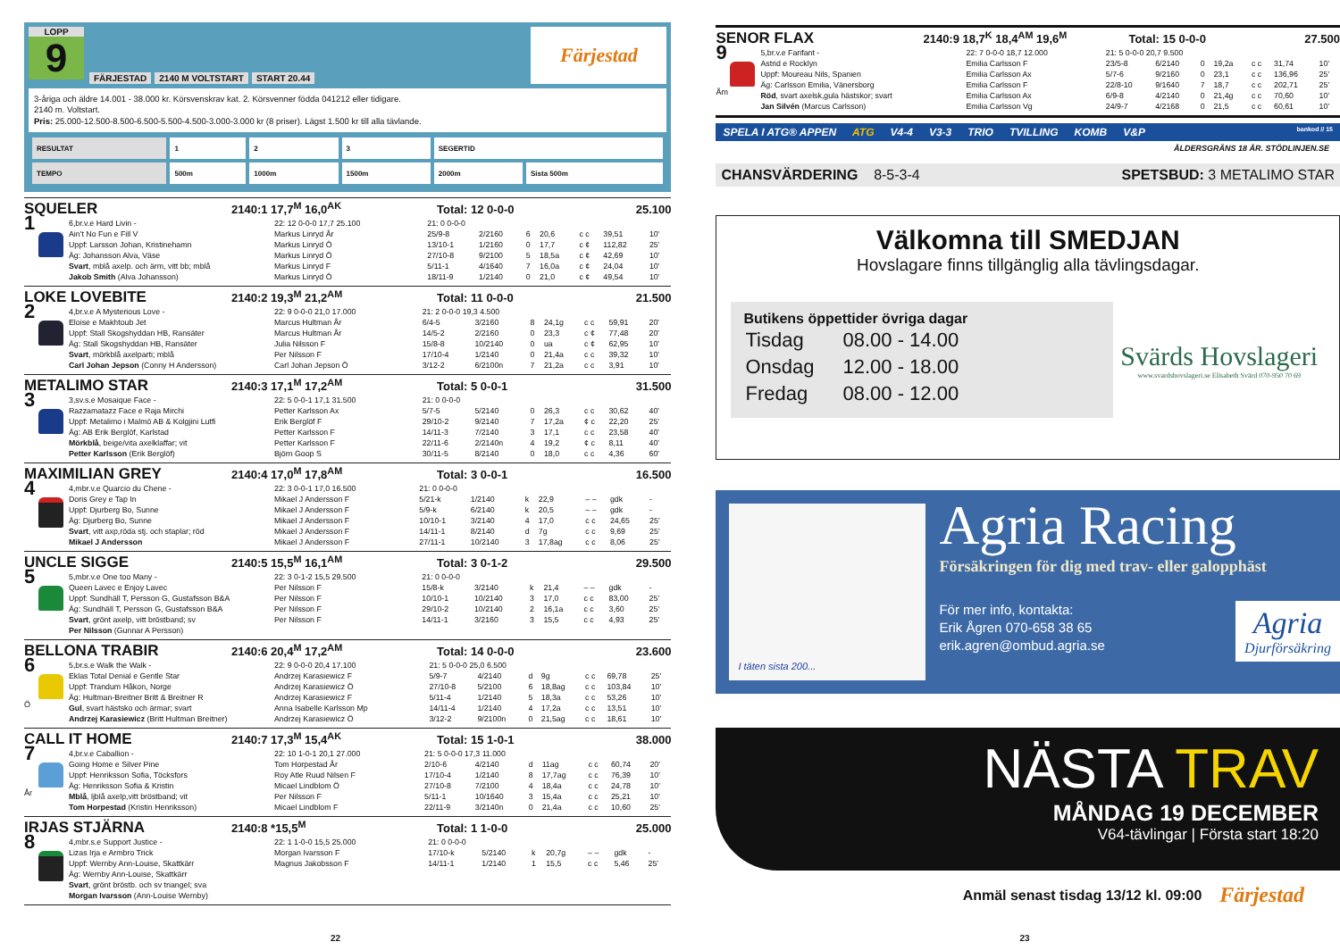LOPP
9
FÄRJESTAD 2140 M VOLTSTART START 20.44
Färjestad
3-åriga och äldre 14.001 - 38.000 kr. Körsvenskrav kat. 2. Körsvenner födda 041212 eller tidigare.
2140 m. Voltstart.
Pris: 25.000-12.500-8.500-6.500-5.500-4.500-3.000-3.000 kr (8 priser). Lägst 1.500 kr till alla tävlande.
| RESULTAT | 1 | 2 | 3 | SEGERTID | |
| TEMPO | 500m | 1000m | 1500m | 2000m | Sista 500m |
SQUELER 2140:1 17,7<sup>M</sup> 16,0<sup>AK</sup> Total: 12 0-0-0 25.100
1
6,br.v.e Hard Livin -
Ain't No Fun e Fill V
Uppf: Larsson Johan, Kristinehamn
Äg: Johansson Alva, Väse
Svart, mblå axelp. och ärm, vitt bb; mblå
Jakob Smith (Alva Johansson)
| 22: 12 0-0-0 17,7 25.100 | 21: 0 0-0-0 | | | | | | |
| Markus Linryd År | 25/9-8 | 2/2160 | 6 | 20,6 | c c | 39,51 | 10' |
| Markus Linryd Ö | 13/10-1 | 1/2160 | 0 | 17,7 | c ¢ | 112,82 | 25' |
| Markus Linryd Ö | 27/10-8 | 9/2100 | 5 | 18,5a | c ¢ | 42,69 | 10' |
| Markus Linryd F | 5/11-1 | 4/1640 | 7 | 16,0a | c ¢ | 24,04 | 10' |
| Markus Linryd Ö | 18/11-9 | 1/2140 | 0 | 21,0 | c ¢ | 49,54 | 10' |
LOKE LOVEBITE 2140:2 19,3<sup>M</sup> 21,2<sup>AM</sup> Total: 11 0-0-0 21.500
2
4,br.v.e A Mysterious Love -
Eloise e Makhtoub Jet
Uppf: Stall Skogshyddan HB, Ransäter
Äg: Stall Skogshyddan HB, Ransäter
Svart, mörkblå axelparti; mblå
Carl Johan Jepson (Conny H Andersson)
| 22: 9 0-0-0 21,0 17.000 | 21: 2 0-0-0 19,3 4.500 | | | | | | |
| Marcus Hultman År | 6/4-5 | 3/2160 | 8 | 24,1g | c c | 59,91 | 20' |
| Marcus Hultman År | 14/5-2 | 2/2160 | 0 | 23,3 | c ¢ | 77,48 | 20' |
| Julia Nilsson F | 15/8-8 | 10/2140 | 0 | ua | c ¢ | 62,95 | 10' |
| Per Nilsson F | 17/10-4 | 1/2140 | 0 | 21,4a | c c | 39,32 | 10' |
| Carl Johan Jepson Ö | 3/12-2 | 6/2100n | 7 | 21,2a | c c | 3,91 | 10' |
METALIMO STAR 2140:3 17,1<sup>M</sup> 17,2<sup>AM</sup> Total: 5 0-0-1 31.500
3
3,sv.s.e Mosaique Face -
Razzamatazz Face e Raja Mirchi
Uppf: Metalimo i Malmö AB & Kolgjini Lutfi
Äg: AB Erik Berglöf, Karlstad
Mörkblå, beige/vita axelklaffar; vit
Petter Karlsson (Erik Berglöf)
| 22: 5 0-0-1 17,1 31.500 | 21: 0 0-0-0 | | | | | | |
| Petter Karlsson Ax | 5/7-5 | 5/2140 | 0 | 26,3 | c c | 30,62 | 40' |
| Erik Berglöf F | 29/10-2 | 9/2140 | 7 | 17,2a | ¢ c | 22,20 | 25' |
| Petter Karlsson F | 14/11-3 | 7/2140 | 3 | 17,1 | c c | 23,58 | 40' |
| Petter Karlsson F | 22/11-6 | 2/2140n | 4 | 19,2 | ¢ c | 8,11 | 40' |
| Björn Goop S | 30/11-5 | 8/2140 | 0 | 18,0 | c c | 4,36 | 60' |
MAXIMILIAN GREY 2140:4 17,0<sup>M</sup> 17,8<sup>AM</sup> Total: 3 0-0-1 16.500
4
4,mbr.v.e Quarcio du Chene -
Doris Grey e Tap In
Uppf: Djurberg Bo, Sunne
Äg: Djurberg Bo, Sunne
Svart, vitt axp,röda stj. och staplar; röd
Mikael J Andersson
| 22: 3 0-0-1 17,0 16.500 | 21: 0 0-0-0 | | | | | | |
| Mikael J Andersson F | 5/21-k | 1/2140 | k | 22,9 | – – | gdk | - |
| Mikael J Andersson F | 5/9-k | 6/2140 | k | 20,5 | – – | gdk | - |
| Mikael J Andersson F | 10/10-1 | 3/2140 | 4 | 17,0 | c c | 24,65 | 25' |
| Mikael J Andersson F | 14/11-1 | 8/2140 | d | 7g | c c | 9,69 | 25' |
| Mikael J Andersson F | 27/11-1 | 10/2140 | 3 | 17,8ag | c c | 8,06 | 25' |
UNCLE SIGGE 2140:5 15,5<sup>M</sup> 16,1<sup>AM</sup> Total: 3 0-1-2 29.500
5
5,mbr.v.e One too Many -
Queen Lavec e Enjoy Lavec
Uppf: Sundhäll T, Persson G, Gustafsson B&A
Äg: Sundhäll T, Persson G, Gustafsson B&A
Svart, grönt axelp, vitt bröstband; sv
Per Nilsson (Gunnar A Persson)
| 22: 3 0-1-2 15,5 29.500 | 21: 0 0-0-0 | | | | | | |
| Per Nilsson F | 15/8-k | 3/2140 | k | 21,4 | – – | gdk | - |
| Per Nilsson F | 10/10-1 | 10/2140 | 3 | 17,0 | c c | 83,00 | 25' |
| Per Nilsson F | 29/10-2 | 10/2140 | 2 | 16,1a | c c | 3,60 | 25' |
| Per Nilsson F | 14/11-1 | 3/2160 | 3 | 15,5 | c c | 4,93 | 25' |
BELLONA TRABIR 2140:6 20,4<sup>M</sup> 17,2<sup>AM</sup> Total: 14 0-0-0 23.600
6
Ö
5,br.s.e Walk the Walk -
Eklas Total Denial e Gentle Star
Uppf: Trandum Håkon, Norge
Äg: Hultman-Breitner Britt & Breitner R
Gul, svart hästsko och ärmar; svart
Andrzej Karasiewicz (Britt Hultman Breitner)
| 22: 9 0-0-0 20,4 17.100 | 21: 5 0-0-0 25,0 6.500 | | | | | | |
| Andrzej Karasiewicz F | 5/9-7 | 4/2140 | d | 9g | c c | 69,78 | 25' |
| Andrzej Karasiewicz Ö | 27/10-8 | 5/2100 | 6 | 18,8ag | c c | 103,84 | 10' |
| Andrzej Karasiewicz F | 5/11-4 | 1/2140 | 5 | 18,3a | c c | 53,26 | 10' |
| Anna Isabelle Karlsson Mp | 14/11-4 | 1/2140 | 4 | 17,2a | c c | 13,51 | 10' |
| Andrzej Karasiewicz Ö | 3/12-2 | 9/2100n | 0 | 21,5ag | c c | 18,61 | 10' |
CALL IT HOME 2140:7 17,3<sup>M</sup> 15,4<sup>AK</sup> Total: 15 1-0-1 38.000
7
År
4,br.v.e Caballion -
Going Home e Silver Pine
Uppf: Henriksson Sofia, Töcksfors
Äg: Henriksson Sofia & Kristin
Mblå, ljblå axelp,vitt bröstband; vit
Tom Horpestad (Kristin Henriksson)
| 22: 10 1-0-1 20,1 27.000 | 21: 5 0-0-0 17,3 11.000 | | | | | | |
| Tom Horpestad År | 2/10-6 | 4/2140 | d | 11ag | c c | 60,74 | 20' |
| Roy Atle Ruud Nilsen F | 17/10-4 | 1/2140 | 8 | 17,7ag | c c | 76,39 | 10' |
| Micael Lindblom Ö | 27/10-8 | 7/2100 | 4 | 18,4a | c c | 24,78 | 10' |
| Per Nilsson F | 5/11-1 | 10/1640 | 3 | 15,4a | c c | 25,21 | 10' |
| Micael Lindblom F | 22/11-9 | 3/2140n | 0 | 21,4a | c c | 10,60 | 25' |
IRJAS STJÄRNA 2140:8 *15,5<sup>M</sup> Total: 1 1-0-0 25.000
8
4,mbr.s.e Support Justice -
Lizas Irja e Armbro Trick
Uppf: Wernby Ann-Louise, Skattkärr
Äg: Wernby Ann-Louise, Skattkärr
Svart, grönt bröstb. och sv triangel; sva
Morgan Ivarsson (Ann-Louise Wernby)
| 22: 1 1-0-0 15,5 25.000 | 21: 0 0-0-0 | | | | | | |
| Morgan Ivarsson F | 17/10-k | 5/2140 | k | 20,7g | – – | gdk | - |
| Magnus Jakobsson F | 14/11-1 | 1/2140 | 1 | 15,5 | c c | 5,46 | 25' |
22
SENOR FLAX 2140:9 18,7<sup>K</sup> 18,4<sup>AM</sup> 19,6<sup>M</sup> Total: 15 0-0-0 27.500
9
Åm
5,br.v.e Farifant -
Astrid e Rocklyn
Uppf: Moureau Nils, Spanien
Äg: Carlsson Emilia, Vänersborg
Röd, svart axelsk,gula hästskor; svart
Jan Silvén (Marcus Carlsson)
| 22: 7 0-0-0 18,7 12.000 | 21: 5 0-0-0 20,7 9.500 | | | | | | |
| Emilia Carlsson F | 23/5-8 | 6/2140 | 0 | 19,2a | c c | 31,74 | 10' |
| Emilia Carlsson Ax | 5/7-6 | 9/2160 | 0 | 23,1 | c c | 136,96 | 25' |
| Emilia Carlsson F | 22/8-10 | 9/1640 | 7 | 18,7 | c c | 202,71 | 25' |
| Emilia Carlsson Ax | 6/9-8 | 4/2140 | 0 | 21,4g | c c | 70,60 | 10' |
| Emilia Carlsson Vg | 24/9-7 | 4/2168 | 0 | 21,5 | c c | 60,61 | 10' |
SPELA I ATG® APPEN ATG V4-4 V3-3 TRIO TVILLING KOMB V&P bankod // 15
ÅLDERSGRÄNS 18 ÅR. STÖDLINJEN.SE
CHANSVÄRDERING 8-5-3-4 SPETSBUD: 3 METALIMO STAR
Välkomna till SMEDJAN
Hovslagare finns tillgänglig alla tävlingsdagar.
Butikens öppettider övriga dagar
| Tisdag | 08.00 - 14.00 |
| Onsdag | 12.00 - 18.00 |
| Fredag | 08.00 - 12.00 |
Svärds Hovslageri
www.svardshovslageri.se Elisabeth Svärd 070-950 70 69
I täten sista 200...
Agria Racing
Försäkringen för dig med trav- eller galopphäst
För mer info, kontakta:
Erik Ågren 070-658 38 65
erik.agren@ombud.agria.se
Agria
Djurförsäkring
NÄSTA TRAV
MÅNDAG 19 DECEMBER
V64-tävlingar | Första start 18:20
Anmäl senast tisdag 13/12 kl. 09:00 Färjestad
23